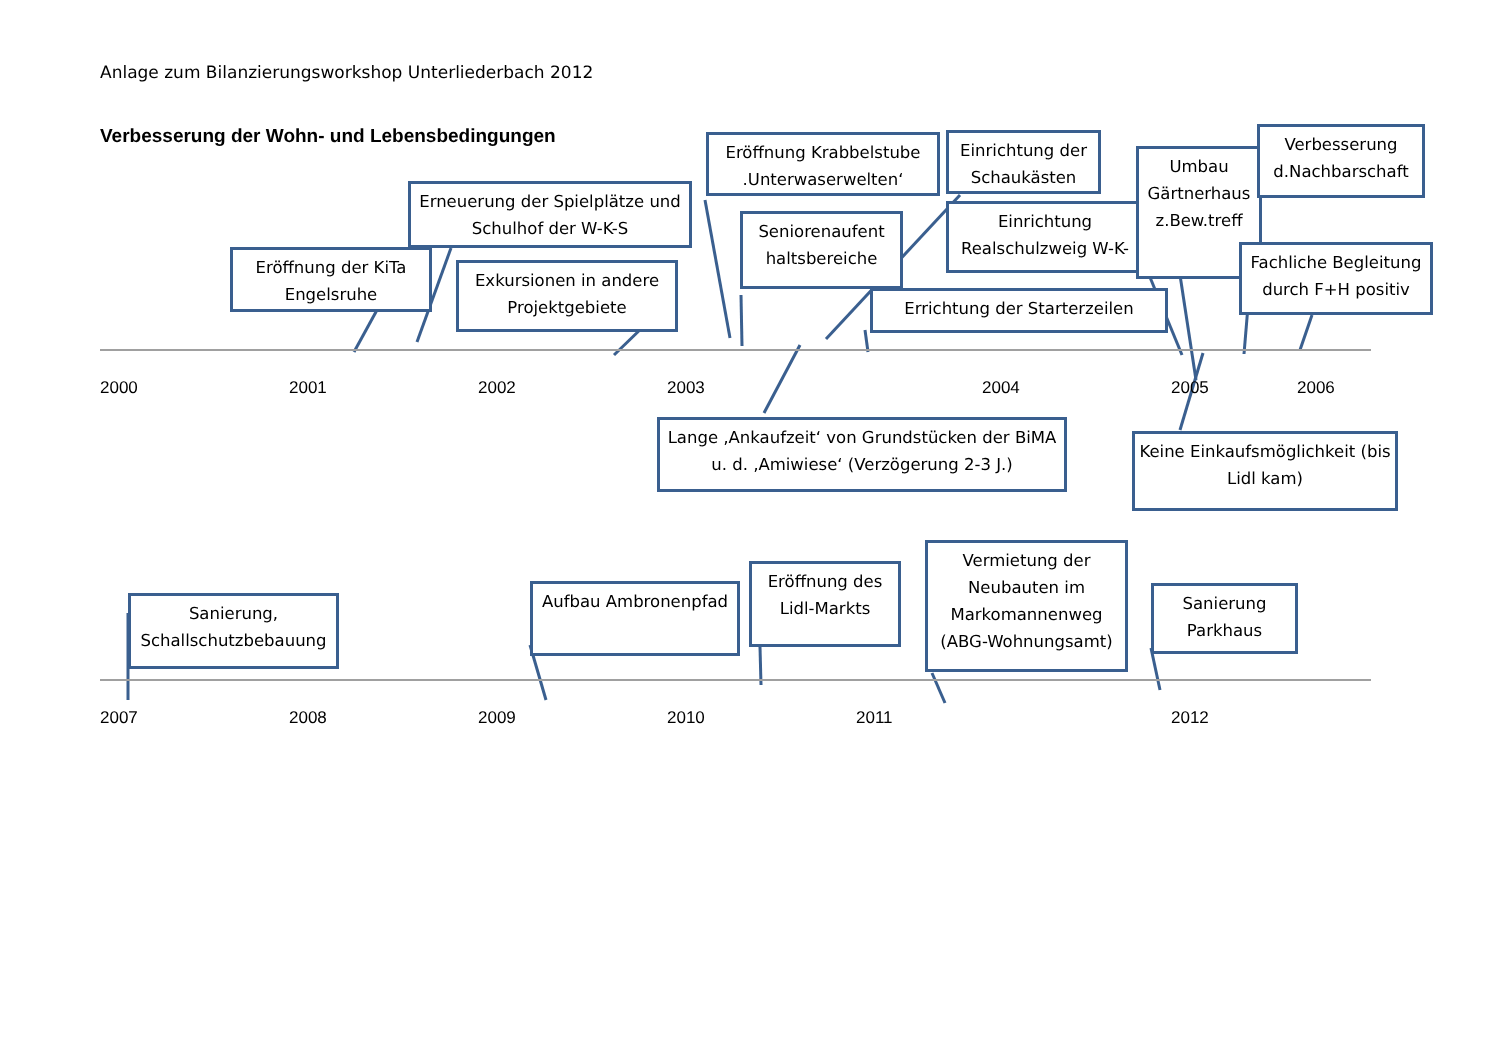Anlage zum Bilanzierungsworkshop Unterliederbach 2012
Verbesserung der Wohn- und Lebensbedingungen
Erneuerung der Spielplätze und Schulhof der W-K-S
Eröffnung der KiTa Engelsruhe
Exkursionen in andere Projektgebiete
Eröffnung Krabbelstube .Unterwaserwelten‘
Seniorenaufent haltsbereiche
Einrichtung der Schaukästen
Einrichtung Realschulzweig W-K-
Umbau Gärtnerhaus z.Bew.treff
Verbesserung d.Nachbarschaft
Fachliche Begleitung durch F+H positiv
Errichtung der Starterzeilen
2000 2001 2002 2003 2004 2005 2006
Lange ‚Ankaufzeit‘ von Grundstücken der BiMA u. d. ‚Amiwiese‘ (Verzögerung 2-3 J.)
Keine Einkaufsmöglichkeit (bis Lidl kam)
Sanierung, Schallschutzbebauung
Aufbau Ambronenpfad
Eröffnung des Lidl-Markts
Vermietung der Neubauten im Markomannenweg (ABG-Wohnungsamt)
Sanierung Parkhaus
2007 2008 2009 2010 2011 2012